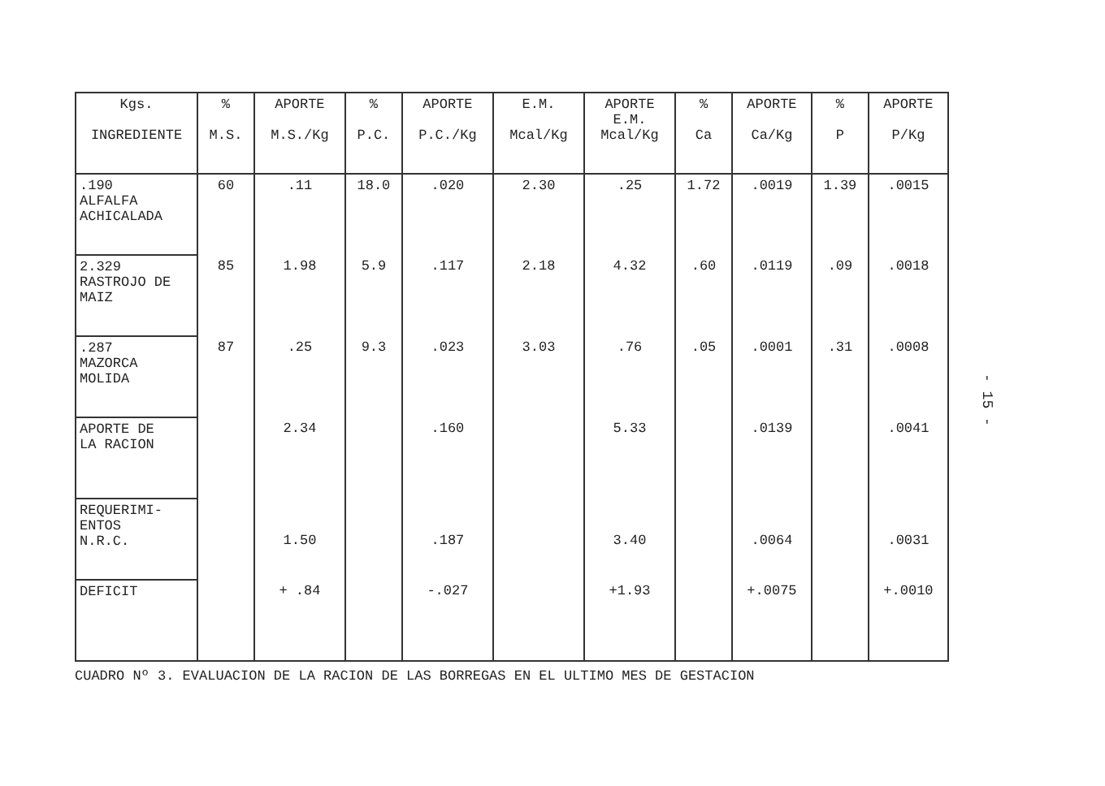| Kgs. INGREDIENTE | % M.S. | APORTE M.S./Kg | % P.C. | APORTE P.C./Kg | E.M. Mcal/Kg | APORTE E.M. Mcal/Kg | % Ca | APORTE Ca/Kg | % P | APORTE P/Kg |
| --- | --- | --- | --- | --- | --- | --- | --- | --- | --- | --- |
| .190 ALFALFA ACHICALADA | 60 | .11 | 18.0 | .020 | 2.30 | .25 | 1.72 | .0019 | 1.39 | .0015 |
| 2.329 RASTROJO DE MAIZ | 85 | 1.98 | 5.9 | .117 | 2.18 | 4.32 | .60 | .0119 | .09 | .0018 |
| .287 MAZORCA MOLIDA | 87 | .25 | 9.3 | .023 | 3.03 | .76 | .05 | .0001 | .31 | .0008 |
| APORTE DE LA RACION | | 2.34 | | .160 | | 5.33 | | .0139 | | .0041 |
| REQUERIMI- ENTOS N.R.C. | | 1.50 | | .187 | | 3.40 | | .0064 | | .0031 |
| DEFICIT | | + .84 | | -.027 | | +1.93 | | +.0075 | | +.0010 |
CUADRO Nº 3. EVALUACION DE LA RACION DE LAS BORREGAS EN EL ULTIMO MES DE GESTACION
- 15 -